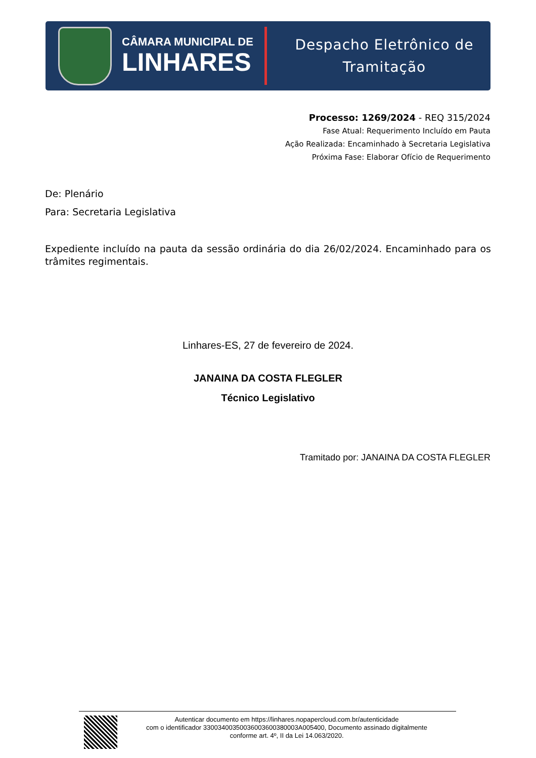CÂMARA MUNICIPAL DE
LINHARES
Despacho Eletrônico de
Tramitação
Processo: 1269/2024 - REQ 315/2024
Fase Atual: Requerimento Incluído em Pauta
Ação Realizada: Encaminhado à Secretaria Legislativa
Próxima Fase: Elaborar Ofício de Requerimento
De: Plenário
Para: Secretaria Legislativa
Expediente incluído na pauta da sessão ordinária do dia 26/02/2024. Encaminhado para os trâmites regimentais.
Linhares-ES, 27 de fevereiro de 2024.
JANAINA DA COSTA FLEGLER
Técnico Legislativo
Tramitado por: JANAINA DA COSTA FLEGLER
Autenticar documento em https://linhares.nopapercloud.com.br/autenticidade
com o identificador 33003400350036003600380003A005400, Documento assinado digitalmente
conforme art. 4º, II da Lei 14.063/2020.